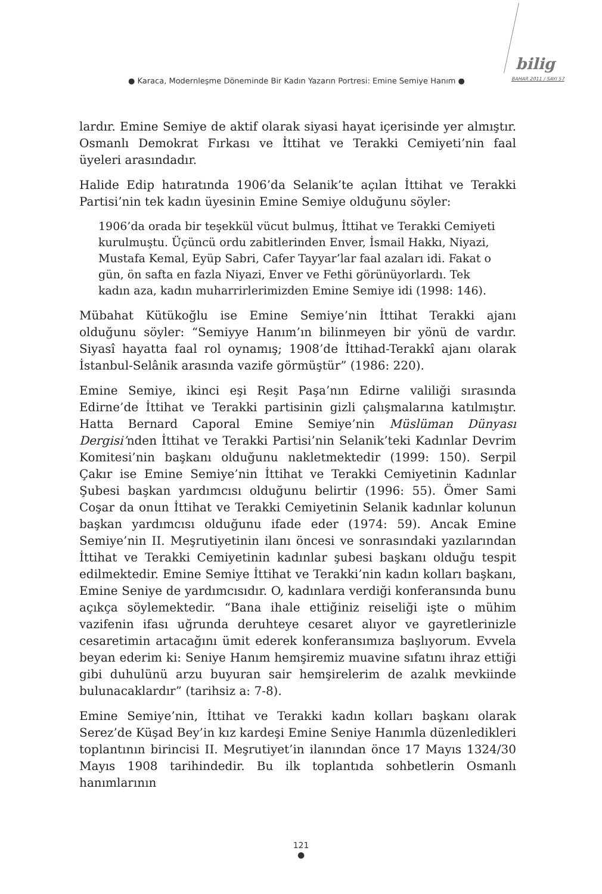● Karaca, Modernleşme Döneminde Bir Kadın Yazarın Portresi: Emine Semiye Hanım ●
bilig
BAHAR 2011 / SAYI 57
lardır. Emine Semiye de aktif olarak siyasi hayat içerisinde yer almıştır. Osmanlı Demokrat Fırkası ve İttihat ve Terakki Cemiyeti’nin faal üyeleri arasındadır.
Halide Edip hatıratında 1906’da Selanik’te açılan İttihat ve Terakki Partisi’nin tek kadın üyesinin Emine Semiye olduğunu söyler:
1906’da orada bir teşekkül vücut bulmuş, İttihat ve Terakki Cemiyeti kurulmuştu. Üçüncü ordu zabitlerinden Enver, İsmail Hakkı, Niyazi, Mustafa Kemal, Eyüp Sabri, Cafer Tayyar’lar faal azaları idi. Fakat o gün, ön safta en fazla Niyazi, Enver ve Fethi görünüyorlardı. Tek kadın aza, kadın muharrirlerimizden Emine Semiye idi (1998: 146).
Mübahat Kütükoğlu ise Emine Semiye’nin İttihat Terakki ajanı olduğunu söyler: “Semiyye Hanım’ın bilinmeyen bir yönü de vardır. Siyasî hayatta faal rol oynamış; 1908’de İttihad-Terakkî ajanı olarak İstanbul-Selânik arasında vazife görmüştür” (1986: 220).
Emine Semiye, ikinci eşi Reşit Paşa’nın Edirne valiliği sırasında Edirne’de İttihat ve Terakki partisinin gizli çalışmalarına katılmıştır. Hatta Bernard Caporal Emine Semiye’nin Müslüman Dünyası Dergisi’nden İttihat ve Terakki Partisi’nin Selanik’teki Kadınlar Devrim Komitesi’nin başkanı olduğunu nakletmektedir (1999: 150). Serpil Çakır ise Emine Semiye’nin İttihat ve Terakki Cemiyetinin Kadınlar Şubesi başkan yardımcısı olduğunu belirtir (1996: 55). Ömer Sami Coşar da onun İttihat ve Terakki Cemiyetinin Selanik kadınlar kolunun başkan yardımcısı olduğunu ifade eder (1974: 59). Ancak Emine Semiye’nin II. Meşrutiyetinin ilanı öncesi ve sonrasındaki yazılarından İttihat ve Terakki Cemiyetinin kadınlar şubesi başkanı olduğu tespit edilmektedir. Emine Semiye İttihat ve Terakki’nin kadın kolları başkanı, Emine Seniye de yardımcısıdır. O, kadınlara verdiği konferansında bunu açıkça söylemektedir. “Bana ihale ettiğiniz reiseliği işte o mühim vazifenin ifası uğrunda deruhteye cesaret alıyor ve gayretlerinizle cesaretimin artacağını ümit ederek konferansımıza başlıyorum. Evvela beyan ederim ki: Seniye Hanım hemşiremiz muavine sıfatını ihraz ettiği gibi duhulünü arzu buyuran sair hemşirelerim de azalık mevkiinde bulunacaklardır” (tarihsiz a: 7-8).
Emine Semiye’nin, İttihat ve Terakki kadın kolları başkanı olarak Serez’de Küşad Bey’in kız kardeşi Emine Seniye Hanımla düzenledikleri toplantının birincisi II. Meşrutiyet’in ilanından önce 17 Mayıs 1324/30 Mayıs 1908 tarihindedir. Bu ilk toplantıda sohbetlerin Osmanlı hanımlarının
121
●